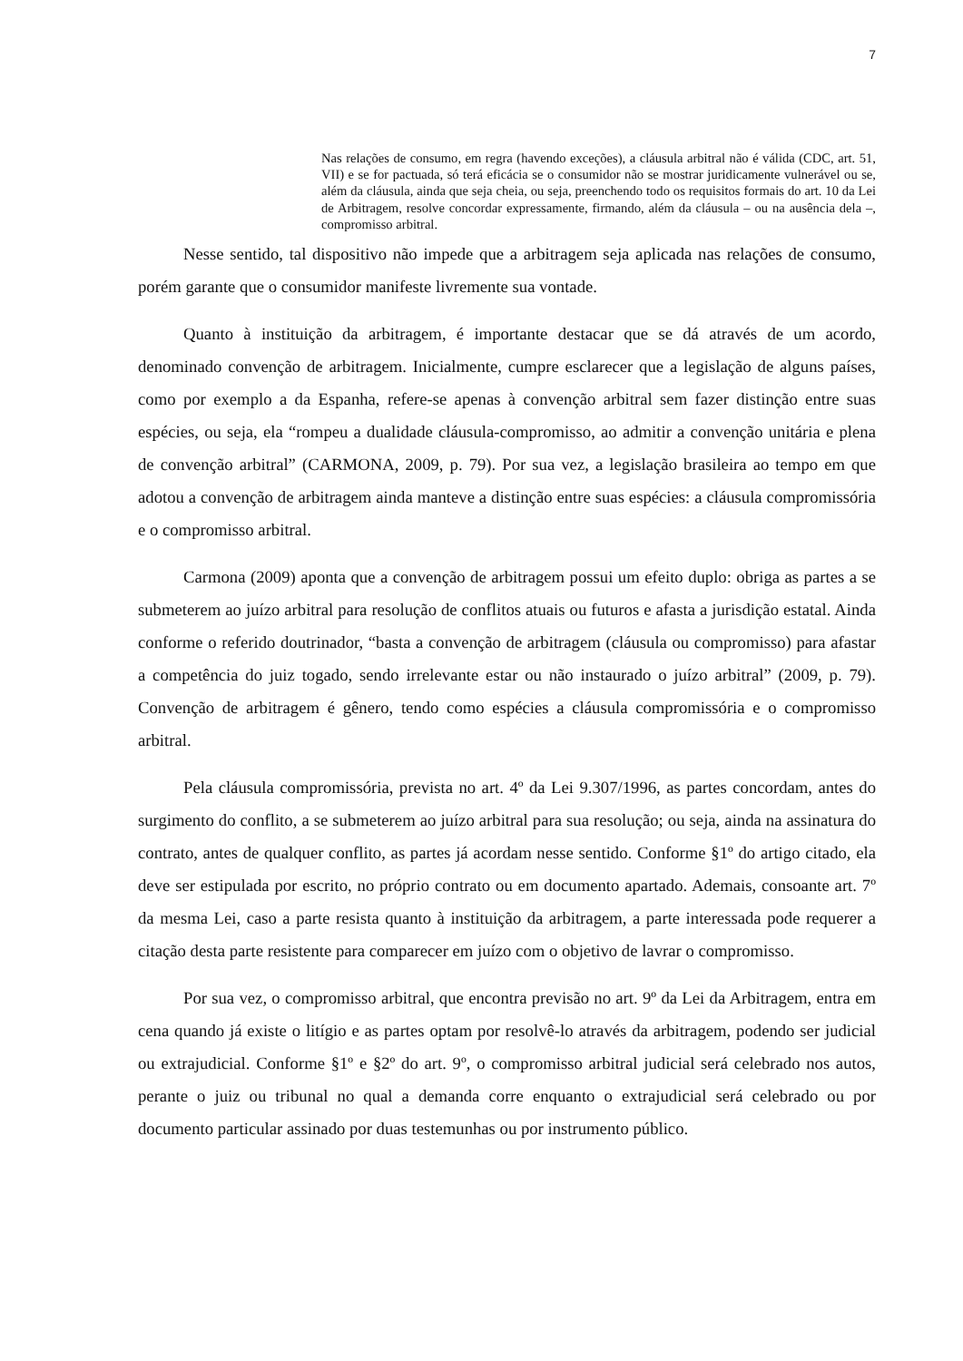7
Nas relações de consumo, em regra (havendo exceções), a cláusula arbitral não é válida (CDC, art. 51, VII) e se for pactuada, só terá eficácia se o consumidor não se mostrar juridicamente vulnerável ou se, além da cláusula, ainda que seja cheia, ou seja, preenchendo todo os requisitos formais do art. 10 da Lei de Arbitragem, resolve concordar expressamente, firmando, além da cláusula – ou na ausência dela –, compromisso arbitral.
Nesse sentido, tal dispositivo não impede que a arbitragem seja aplicada nas relações de consumo, porém garante que o consumidor manifeste livremente sua vontade.
Quanto à instituição da arbitragem, é importante destacar que se dá através de um acordo, denominado convenção de arbitragem. Inicialmente, cumpre esclarecer que a legislação de alguns países, como por exemplo a da Espanha, refere-se apenas à convenção arbitral sem fazer distinção entre suas espécies, ou seja, ela “rompeu a dualidade cláusula-compromisso, ao admitir a convenção unitária e plena de convenção arbitral” (CARMONA, 2009, p. 79). Por sua vez, a legislação brasileira ao tempo em que adotou a convenção de arbitragem ainda manteve a distinção entre suas espécies: a cláusula compromissória e o compromisso arbitral.
Carmona (2009) aponta que a convenção de arbitragem possui um efeito duplo: obriga as partes a se submeterem ao juízo arbitral para resolução de conflitos atuais ou futuros e afasta a jurisdição estatal. Ainda conforme o referido doutrinador, “basta a convenção de arbitragem (cláusula ou compromisso) para afastar a competência do juiz togado, sendo irrelevante estar ou não instaurado o juízo arbitral” (2009, p. 79). Convenção de arbitragem é gênero, tendo como espécies a cláusula compromissória e o compromisso arbitral.
Pela cláusula compromissória, prevista no art. 4º da Lei 9.307/1996, as partes concordam, antes do surgimento do conflito, a se submeterem ao juízo arbitral para sua resolução; ou seja, ainda na assinatura do contrato, antes de qualquer conflito, as partes já acordam nesse sentido. Conforme §1º do artigo citado, ela deve ser estipulada por escrito, no próprio contrato ou em documento apartado. Ademais, consoante art. 7º da mesma Lei, caso a parte resista quanto à instituição da arbitragem, a parte interessada pode requerer a citação desta parte resistente para comparecer em juízo com o objetivo de lavrar o compromisso.
Por sua vez, o compromisso arbitral, que encontra previsão no art. 9º da Lei da Arbitragem, entra em cena quando já existe o litígio e as partes optam por resolvê-lo através da arbitragem, podendo ser judicial ou extrajudicial. Conforme §1º e §2º do art. 9º, o compromisso arbitral judicial será celebrado nos autos, perante o juiz ou tribunal no qual a demanda corre enquanto o extrajudicial será celebrado ou por documento particular assinado por duas testemunhas ou por instrumento público.